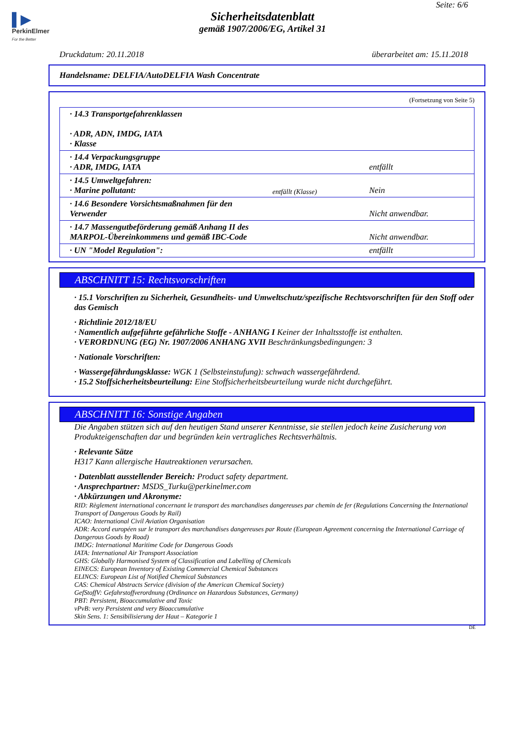▌▶
PerkinElmer
For the Better
Seite: 6/6
Sicherheitsdatenblatt
gemäß 1907/2006/EG, Artikel 31
Druckdatum: 20.11.2018 überarbeitet am: 15.11.2018
Handelsname: DELFIA/AutoDELFIA Wash Concentrate
(Fortsetzung von Seite 5)
| · 14.3 Transportgefahrenklassen · ADR, ADN, IMDG, IATA · Klasse | |
| · 14.4 Verpackungsgruppe · ADR, IMDG, IATA | entfällt |
| · 14.5 Umweltgefahren: · Marine pollutant: | Nein |
| · 14.6 Besondere Vorsichtsmaßnahmen für den Verwender | Nicht anwendbar. |
| · 14.7 Massengutbeförderung gemäß Anhang II des MARPOL-Übereinkommens und gemäß IBC-Code | Nicht anwendbar. |
| · UN "Model Regulation": | entfällt |
entfällt (Klasse)
ABSCHNITT 15: Rechtsvorschriften
· 15.1 Vorschriften zu Sicherheit, Gesundheits- und Umweltschutz/spezifische Rechtsvorschriften für den Stoff oder das Gemisch
· Richtlinie 2012/18/EU
· Namentlich aufgeführte gefährliche Stoffe - ANHANG I Keiner der Inhaltsstoffe ist enthalten.
· VERORDNUNG (EG) Nr. 1907/2006 ANHANG XVII Beschränkungsbedingungen: 3
· Nationale Vorschriften:
· Wassergefährdungsklasse: WGK 1 (Selbsteinstufung): schwach wassergefährdend.
· 15.2 Stoffsicherheitsbeurteilung: Eine Stoffsicherheitsbeurteilung wurde nicht durchgeführt.
ABSCHNITT 16: Sonstige Angaben
Die Angaben stützen sich auf den heutigen Stand unserer Kenntnisse, sie stellen jedoch keine Zusicherung von Produkteigenschaften dar und begründen kein vertragliches Rechtsverhältnis.
· Relevante Sätze
H317 Kann allergische Hautreaktionen verursachen.
· Datenblatt ausstellender Bereich: Product safety department.
· Ansprechpartner: MSDS_Turku@perkinelmer.com
· Abkürzungen und Akronyme:
RID: Règlement international concernant le transport des marchandises dangereuses par chemin de fer (Regulations Concerning the International Transport of Dangerous Goods by Rail)
ICAO: International Civil Aviation Organisation
ADR: Accord européen sur le transport des marchandises dangereuses par Route (European Agreement concerning the International Carriage of Dangerous Goods by Road)
IMDG: International Maritime Code for Dangerous Goods
IATA: International Air Transport Association
GHS: Globally Harmonised System of Classification and Labelling of Chemicals
EINECS: European Inventory of Existing Commercial Chemical Substances
ELINCS: European List of Notified Chemical Substances
CAS: Chemical Abstracts Service (division of the American Chemical Society)
GefStoffV: Gefahrstoffverordnung (Ordinance on Hazardous Substances, Germany)
PBT: Persistent, Bioaccumulative and Toxic
vPvB: very Persistent and very Bioaccumulative
Skin Sens. 1: Sensibilisierung der Haut – Kategorie 1
DE